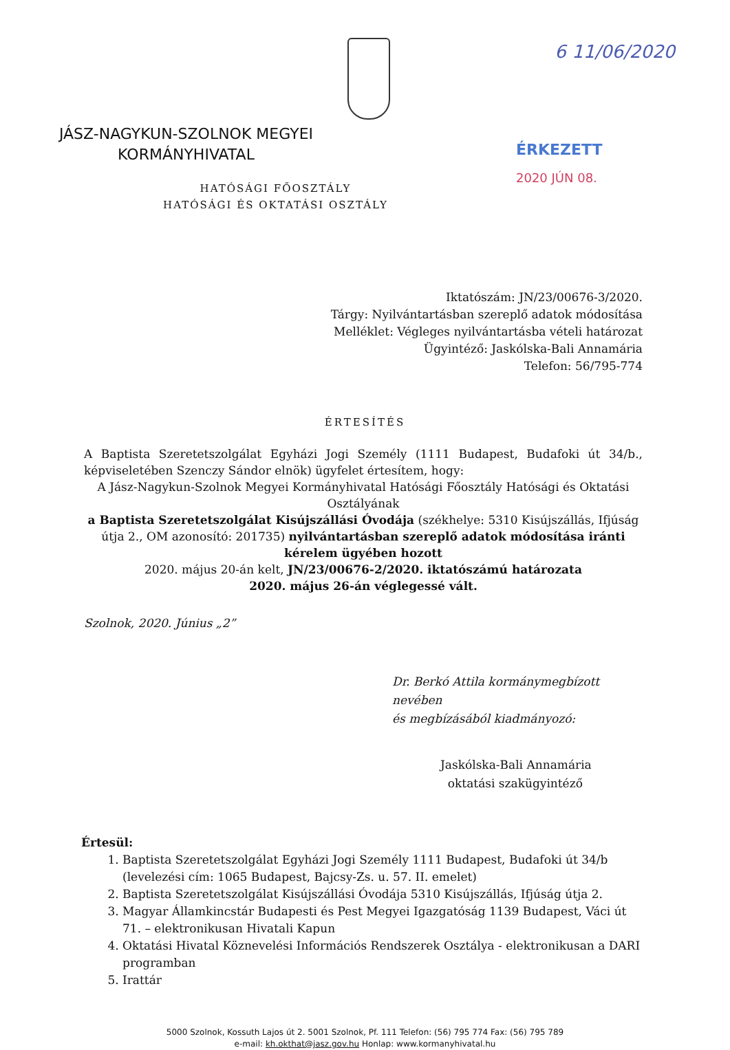6 11/06/2020
JÁSZ-NAGYKUN-SZOLNOK MEGYEI
KORMÁNYHIVATAL
ÉRKEZETT
2020 JÚN 08.
HATÓSÁGI FŐOSZTÁLY
HATÓSÁGI ÉS OKTATÁSI OSZTÁLY
Iktatószám: JN/23/00676-3/2020.
Tárgy: Nyilvántartásban szereplő adatok módosítása
Melléklet: Végleges nyilvántartásba vételi határozat
Ügyintéző: Jaskólska-Bali Annamária
Telefon: 56/795-774
ÉRTESÍTÉS
A Baptista Szeretetszolgálat Egyházi Jogi Személy (1111 Budapest, Budafoki út 34/b., képviseletében Szenczy Sándor elnök) ügyfelet értesítem, hogy:
A Jász-Nagykun-Szolnok Megyei Kormányhivatal Hatósági Főosztály Hatósági és Oktatási Osztályának
a Baptista Szeretetszolgálat Kisújszállási Óvodája (székhelye: 5310 Kisújszállás, Ifjúság útja 2., OM azonosító: 201735) nyilvántartásban szereplő adatok módosítása iránti kérelem ügyében hozott
2020. május 20-án kelt, JN/23/00676-2/2020. iktatószámú határozata
2020. május 26-án véglegessé vált.
Szolnok, 2020. Június „2”
Dr. Berkó Attila kormánymegbízott nevében
és megbízásából kiadmányozó:
Jaskólska-Bali Annamária
oktatási szakügyintéző
Értesül:
1. Baptista Szeretetszolgálat Egyházi Jogi Személy 1111 Budapest, Budafoki út 34/b (levelezési cím: 1065 Budapest, Bajcsy-Zs. u. 57. II. emelet)
2. Baptista Szeretetszolgálat Kisújszállási Óvodája 5310 Kisújszállás, Ifjúság útja 2.
3. Magyar Államkincstár Budapesti és Pest Megyei Igazgatóság 1139 Budapest, Váci út 71. – elektronikusan Hivatali Kapun
4. Oktatási Hivatal Köznevelési Információs Rendszerek Osztálya - elektronikusan a DARI programban
5. Irattár
5000 Szolnok, Kossuth Lajos út 2. 5001 Szolnok, Pf. 111 Telefon: (56) 795 774 Fax: (56) 795 789
e-mail: kh.okthat@jasz.gov.hu Honlap: www.kormanyhivatal.hu